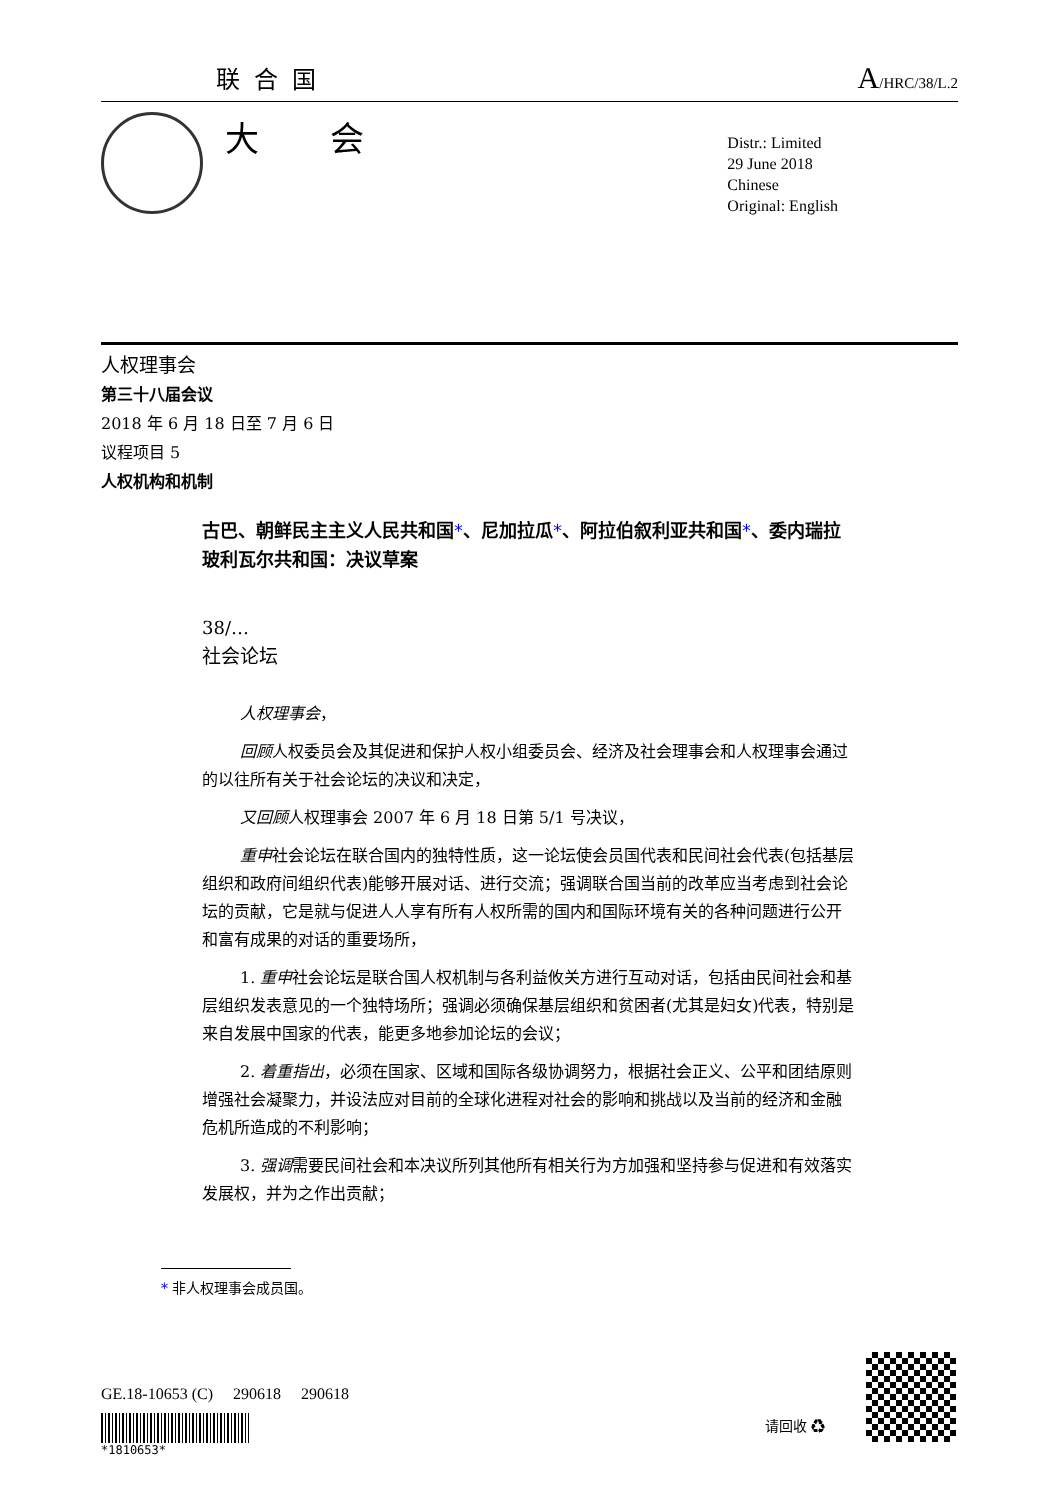联合国
A/HRC/38/L.2
大 会
Distr.: Limited
29 June 2018
Chinese
Original: English
人权理事会
第三十八届会议
2018 年 6 月 18 日至 7 月 6 日
议程项目 5
人权机构和机制
古巴、朝鲜民主主义人民共和国*、尼加拉瓜*、阿拉伯叙利亚共和国*、委内瑞拉玻利瓦尔共和国：决议草案
38/…
社会论坛
人权理事会，
回顾人权委员会及其促进和保护人权小组委员会、经济及社会理事会和人权理事会通过的以往所有关于社会论坛的决议和决定，
又回顾人权理事会 2007 年 6 月 18 日第 5/1 号决议，
重申社会论坛在联合国内的独特性质，这一论坛使会员国代表和民间社会代表(包括基层组织和政府间组织代表)能够开展对话、进行交流；强调联合国当前的改革应当考虑到社会论坛的贡献，它是就与促进人人享有所有人权所需的国内和国际环境有关的各种问题进行公开和富有成果的对话的重要场所，
1. 重申社会论坛是联合国人权机制与各利益攸关方进行互动对话，包括由民间社会和基层组织发表意见的一个独特场所；强调必须确保基层组织和贫困者(尤其是妇女)代表，特别是来自发展中国家的代表，能更多地参加论坛的会议；
2. 着重指出，必须在国家、区域和国际各级协调努力，根据社会正义、公平和团结原则增强社会凝聚力，并设法应对目前的全球化进程对社会的影响和挑战以及当前的经济和金融危机所造成的不利影响；
3. 强调需要民间社会和本决议所列其他所有相关行为方加强和坚持参与促进和有效落实发展权，并为之作出贡献；
* 非人权理事会成员国。
GE.18-10653 (C) 290618 290618
*1810653*
请回收 ♻